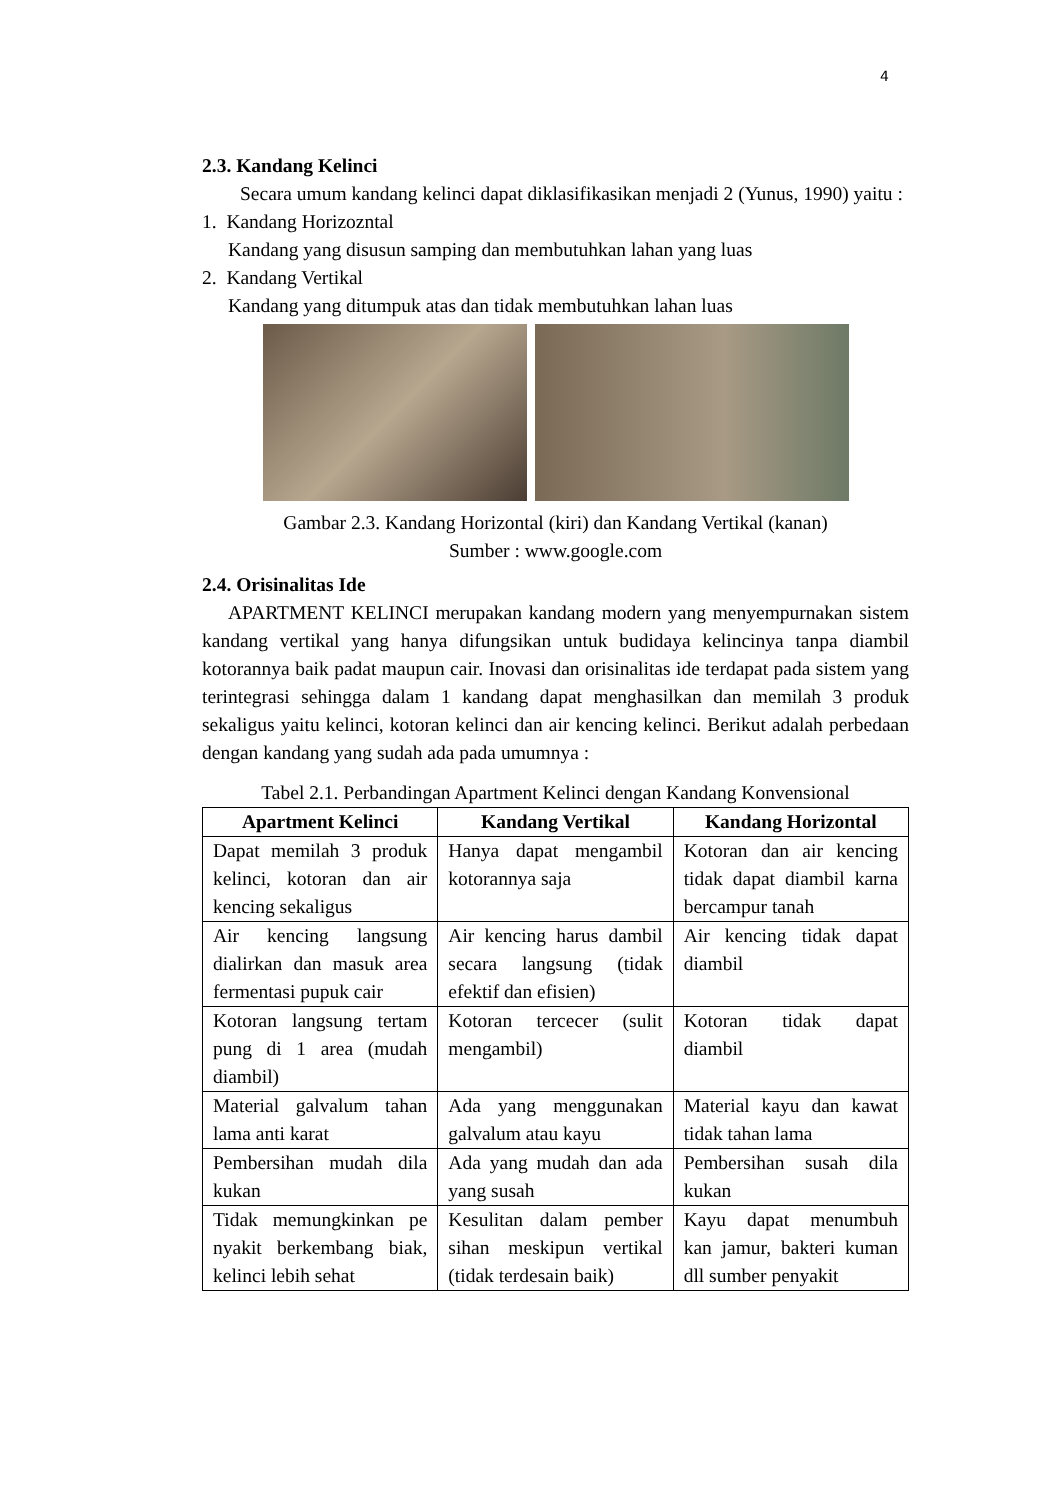4
2.3. Kandang Kelinci
Secara umum kandang kelinci dapat diklasifikasikan menjadi 2 (Yunus, 1990) yaitu :
1. Kandang Horizozntal
Kandang yang disusun samping dan membutuhkan lahan yang luas
2. Kandang Vertikal
Kandang yang ditumpuk atas dan tidak membutuhkan lahan luas
Gambar 2.3. Kandang Horizontal (kiri) dan Kandang Vertikal (kanan)
Sumber : www.google.com
2.4. Orisinalitas Ide
APARTMENT KELINCI merupakan kandang modern yang menyempurnakan sistem kandang vertikal yang hanya difungsikan untuk budidaya kelincinya tanpa diambil kotorannya baik padat maupun cair. Inovasi dan orisinalitas ide terdapat pada sistem yang terintegrasi sehingga dalam 1 kandang dapat menghasilkan dan memilah 3 produk sekaligus yaitu kelinci, kotoran kelinci dan air kencing kelinci. Berikut adalah perbedaan dengan kandang yang sudah ada pada umumnya :
Tabel 2.1. Perbandingan Apartment Kelinci dengan Kandang Konvensional
| Apartment Kelinci | Kandang Vertikal | Kandang Horizontal |
| --- | --- | --- |
| Dapat memilah 3 produk kelinci, kotoran dan air kencing sekaligus | Hanya dapat mengambil kotorannya saja | Kotoran dan air kencing tidak dapat diambil karna bercampur tanah |
| Air kencing langsung dialirkan dan masuk area fermentasi pupuk cair | Air kencing harus dambil secara langsung (tidak efektif dan efisien) | Air kencing tidak dapat diambil |
| Kotoran langsung tertam pung di 1 area (mudah diambil) | Kotoran tercecer (sulit mengambil) | Kotoran tidak dapat diambil |
| Material galvalum tahan lama anti karat | Ada yang menggunakan galvalum atau kayu | Material kayu dan kawat tidak tahan lama |
| Pembersihan mudah dila kukan | Ada yang mudah dan ada yang susah | Pembersihan susah dila kukan |
| Tidak memungkinkan pe nyakit berkembang biak, kelinci lebih sehat | Kesulitan dalam pember sihan meskipun vertikal (tidak terdesain baik) | Kayu dapat menumbuh kan jamur, bakteri kuman dll sumber penyakit |